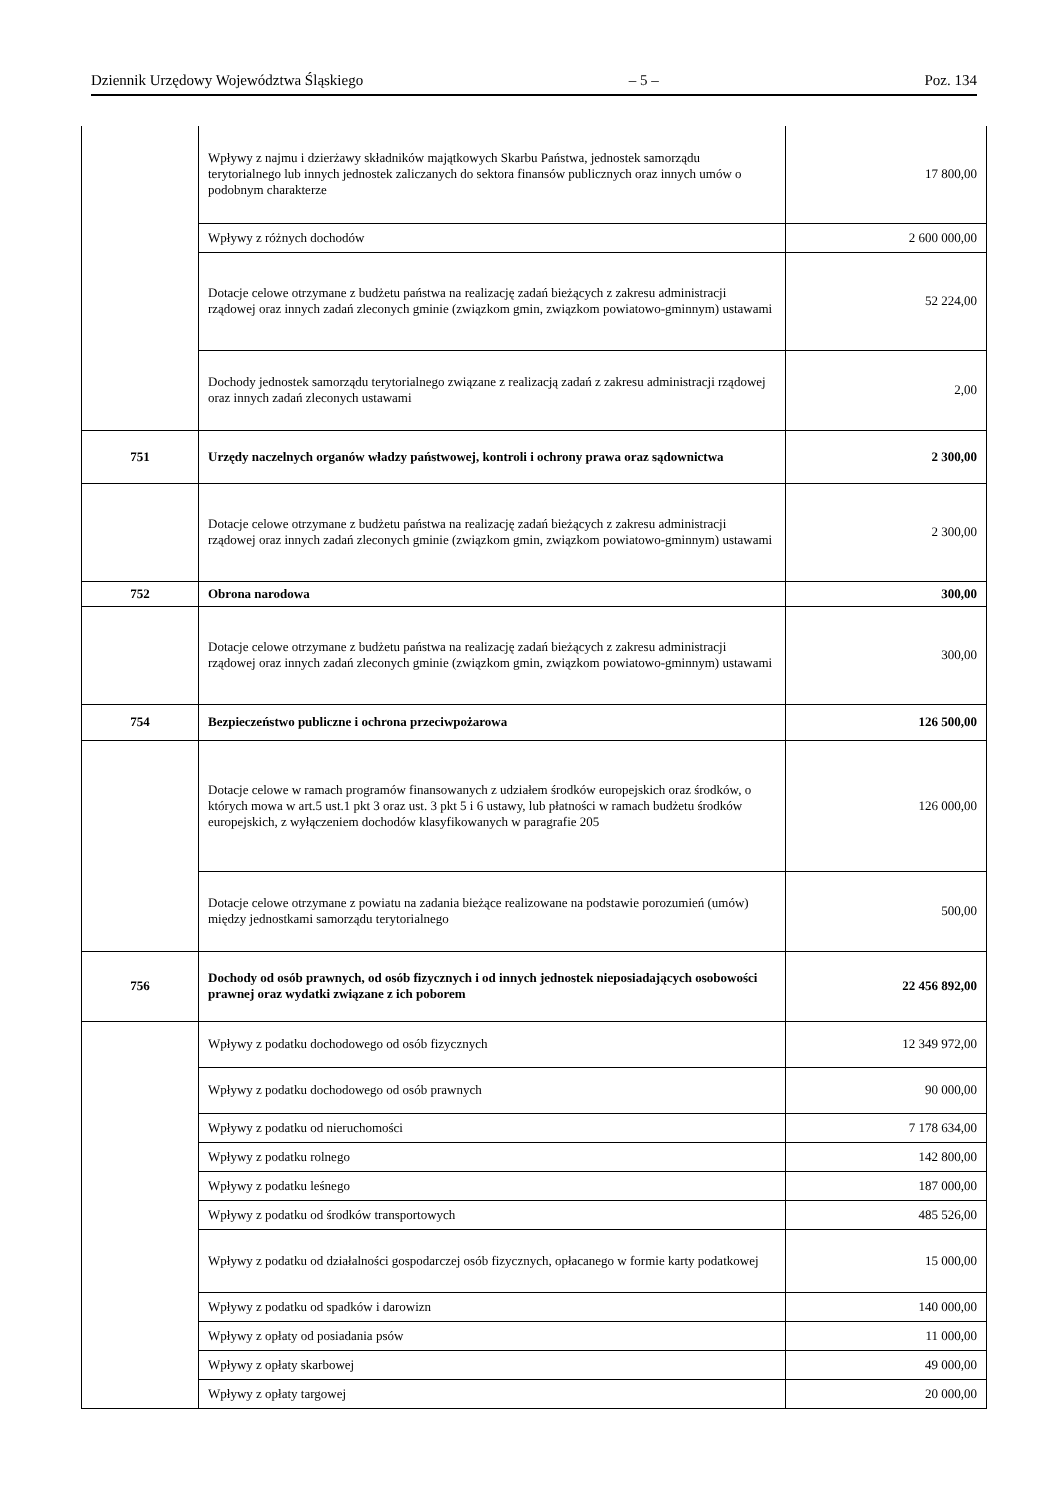Dziennik Urzędowy Województwa Śląskiego – 5 – Poz. 134
| | Wpływy z najmu i dzierżawy składników majątkowych Skarbu Państwa, jednostek samorządu terytorialnego lub innych jednostek zaliczanych do sektora finansów publicznych oraz innych umów o podobnym charakterze | 17 800,00 |
| | Wpływy z różnych dochodów | 2 600 000,00 |
| | Dotacje celowe otrzymane z budżetu państwa na realizację zadań bieżących z zakresu administracji rządowej oraz innych zadań zleconych gminie (związkom gmin, związkom powiatowo-gminnym) ustawami | 52 224,00 |
| | Dochody jednostek samorządu terytorialnego związane z realizacją zadań z zakresu administracji rządowej oraz innych zadań zleconych ustawami | 2,00 |
| 751 | Urzędy naczelnych organów władzy państwowej, kontroli i ochrony prawa oraz sądownictwa | 2 300,00 |
| | Dotacje celowe otrzymane z budżetu państwa na realizację zadań bieżących z zakresu administracji rządowej oraz innych zadań zleconych gminie (związkom gmin, związkom powiatowo-gminnym) ustawami | 2 300,00 |
| 752 | Obrona narodowa | 300,00 |
| | Dotacje celowe otrzymane z budżetu państwa na realizację zadań bieżących z zakresu administracji rządowej oraz innych zadań zleconych gminie (związkom gmin, związkom powiatowo-gminnym) ustawami | 300,00 |
| 754 | Bezpieczeństwo publiczne i ochrona przeciwpożarowa | 126 500,00 |
| | Dotacje celowe w ramach programów finansowanych z udziałem środków europejskich oraz środków, o których mowa w art.5 ust.1 pkt 3 oraz ust. 3 pkt 5 i 6 ustawy, lub płatności w ramach budżetu środków europejskich, z wyłączeniem dochodów klasyfikowanych w paragrafie 205 | 126 000,00 |
| | Dotacje celowe otrzymane z powiatu na zadania bieżące realizowane na podstawie porozumień (umów) między jednostkami samorządu terytorialnego | 500,00 |
| 756 | Dochody od osób prawnych, od osób fizycznych i od innych jednostek nieposiadających osobowości prawnej oraz wydatki związane z ich poborem | 22 456 892,00 |
| | Wpływy z podatku dochodowego od osób fizycznych | 12 349 972,00 |
| | Wpływy z podatku dochodowego od osób prawnych | 90 000,00 |
| | Wpływy z podatku od nieruchomości | 7 178 634,00 |
| | Wpływy z podatku rolnego | 142 800,00 |
| | Wpływy z podatku leśnego | 187 000,00 |
| | Wpływy z podatku od środków transportowych | 485 526,00 |
| | Wpływy z podatku od działalności gospodarczej osób fizycznych, opłacanego w formie karty podatkowej | 15 000,00 |
| | Wpływy z podatku od spadków i darowizn | 140 000,00 |
| | Wpływy z opłaty od posiadania psów | 11 000,00 |
| | Wpływy z opłaty skarbowej | 49 000,00 |
| | Wpływy z opłaty targowej | 20 000,00 |